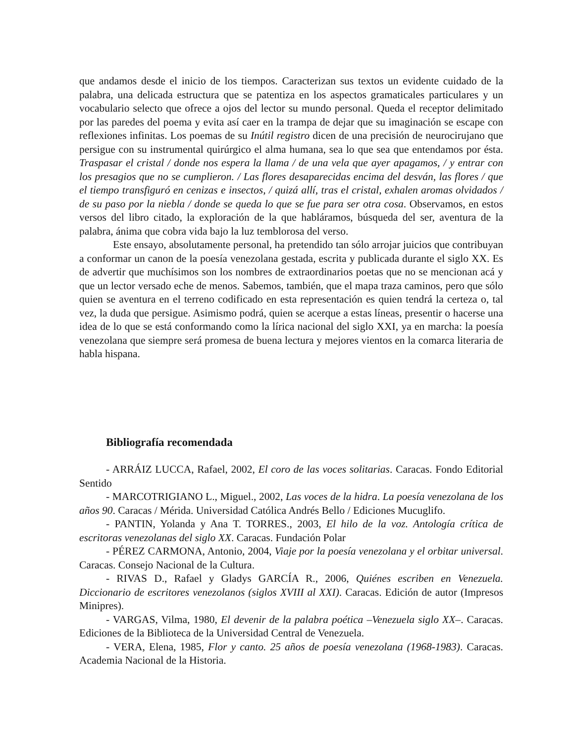que andamos desde el inicio de los tiempos. Caracterizan sus textos un evidente cuidado de la palabra, una delicada estructura que se patentiza en los aspectos gramaticales particulares y un vocabulario selecto que ofrece a ojos del lector su mundo personal. Queda el receptor delimitado por las paredes del poema y evita así caer en la trampa de dejar que su imaginación se escape con reflexiones infinitas. Los poemas de su Inútil registro dicen de una precisión de neurocirujano que persigue con su instrumental quirúrgico el alma humana, sea lo que sea que entendamos por ésta. Traspasar el cristal / donde nos espera la llama / de una vela que ayer apagamos, / y entrar con los presagios que no se cumplieron. / Las flores desaparecidas encima del desván, las flores / que el tiempo transfiguró en cenizas e insectos, / quizá allí, tras el cristal, exhalen aromas olvidados / de su paso por la niebla / donde se queda lo que se fue para ser otra cosa. Observamos, en estos versos del libro citado, la exploración de la que habláramos, búsqueda del ser, aventura de la palabra, ánima que cobra vida bajo la luz temblorosa del verso.
Este ensayo, absolutamente personal, ha pretendido tan sólo arrojar juicios que contribuyan a conformar un canon de la poesía venezolana gestada, escrita y publicada durante el siglo XX. Es de advertir que muchísimos son los nombres de extraordinarios poetas que no se mencionan acá y que un lector versado eche de menos. Sabemos, también, que el mapa traza caminos, pero que sólo quien se aventura en el terreno codificado en esta representación es quien tendrá la certeza o, tal vez, la duda que persigue. Asimismo podrá, quien se acerque a estas líneas, presentir o hacerse una idea de lo que se está conformando como la lírica nacional del siglo XXI, ya en marcha: la poesía venezolana que siempre será promesa de buena lectura y mejores vientos en la comarca literaria de habla hispana.
Bibliografía recomendada
- ARRÁIZ LUCCA, Rafael, 2002, El coro de las voces solitarias. Caracas. Fondo Editorial Sentido
- MARCOTRIGIANO L., Miguel., 2002, Las voces de la hidra. La poesía venezolana de los años 90. Caracas / Mérida. Universidad Católica Andrés Bello / Ediciones Mucuglifo.
- PANTIN, Yolanda y Ana T. TORRES., 2003, El hilo de la voz. Antología crítica de escritoras venezolanas del siglo XX. Caracas. Fundación Polar
- PÉREZ CARMONA, Antonio, 2004, Viaje por la poesía venezolana y el orbitar universal. Caracas. Consejo Nacional de la Cultura.
- RIVAS D., Rafael y Gladys GARCÍA R., 2006, Quiénes escriben en Venezuela. Diccionario de escritores venezolanos (siglos XVIII al XXI). Caracas. Edición de autor (Impresos Minipres).
- VARGAS, Vilma, 1980, El devenir de la palabra poética –Venezuela siglo XX–. Caracas. Ediciones de la Biblioteca de la Universidad Central de Venezuela.
- VERA, Elena, 1985, Flor y canto. 25 años de poesía venezolana (1968-1983). Caracas. Academia Nacional de la Historia.